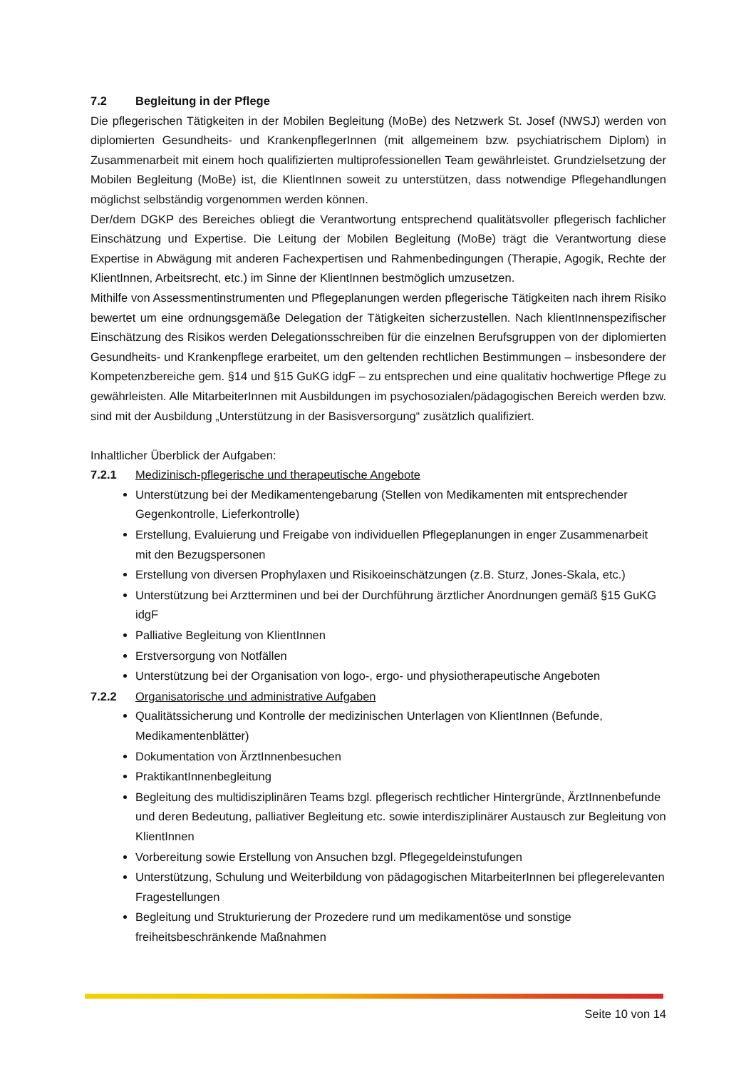7.2 Begleitung in der Pflege
Die pflegerischen Tätigkeiten in der Mobilen Begleitung (MoBe) des Netzwerk St. Josef (NWSJ) werden von diplomierten Gesundheits- und KrankenpflegerInnen (mit allgemeinem bzw. psychiatrischem Diplom) in Zusammenarbeit mit einem hoch qualifizierten multiprofessionellen Team gewährleistet. Grundzielsetzung der Mobilen Begleitung (MoBe) ist, die KlientInnen soweit zu unterstützen, dass notwendige Pflegehandlungen möglichst selbständig vorgenommen werden können.
Der/dem DGKP des Bereiches obliegt die Verantwortung entsprechend qualitätsvoller pflegerisch fachlicher Einschätzung und Expertise. Die Leitung der Mobilen Begleitung (MoBe) trägt die Verantwortung diese Expertise in Abwägung mit anderen Fachexpertisen und Rahmenbedingungen (Therapie, Agogik, Rechte der KlientInnen, Arbeitsrecht, etc.) im Sinne der KlientInnen bestmöglich umzusetzen.
Mithilfe von Assessmentinstrumenten und Pflegeplanungen werden pflegerische Tätigkeiten nach ihrem Risiko bewertet um eine ordnungsgemäße Delegation der Tätigkeiten sicherzustellen. Nach klientInnenspezifischer Einschätzung des Risikos werden Delegationsschreiben für die einzelnen Berufsgruppen von der diplomierten Gesundheits- und Krankenpflege erarbeitet, um den geltenden rechtlichen Bestimmungen – insbesondere der Kompetenzbereiche gem. §14 und §15 GuKG idgF – zu entsprechen und eine qualitativ hochwertige Pflege zu gewährleisten. Alle MitarbeiterInnen mit Ausbildungen im psychosozialen/pädagogischen Bereich werden bzw. sind mit der Ausbildung „Unterstützung in der Basisversorgung“ zusätzlich qualifiziert.
Inhaltlicher Überblick der Aufgaben:
7.2.1 Medizinisch-pflegerische und therapeutische Angebote
Unterstützung bei der Medikamentengebarung (Stellen von Medikamenten mit entsprechender Gegenkontrolle, Lieferkontrolle)
Erstellung, Evaluierung und Freigabe von individuellen Pflegeplanungen in enger Zusammenarbeit mit den Bezugspersonen
Erstellung von diversen Prophylaxen und Risikoeinschätzungen (z.B. Sturz, Jones-Skala, etc.)
Unterstützung bei Arztterminen und bei der Durchführung ärztlicher Anordnungen gemäß §15 GuKG idgF
Palliative Begleitung von KlientInnen
Erstversorgung von Notfällen
Unterstützung bei der Organisation von logo-, ergo- und physiotherapeutische Angeboten
7.2.2 Organisatorische und administrative Aufgaben
Qualitätssicherung und Kontrolle der medizinischen Unterlagen von KlientInnen (Befunde, Medikamentenblätter)
Dokumentation von ÄrztInnenbesuchen
PraktikantInnenbegleitung
Begleitung des multidisziplinären Teams bzgl. pflegerisch rechtlicher Hintergründe, ÄrztInnenbefunde und deren Bedeutung, palliativer Begleitung etc. sowie interdisziplinärer Austausch zur Begleitung von KlientInnen
Vorbereitung sowie Erstellung von Ansuchen bzgl. Pflegegeldeinstufungen
Unterstützung, Schulung und Weiterbildung von pädagogischen MitarbeiterInnen bei pflegerelevanten Fragestellungen
Begleitung und Strukturierung der Prozedere rund um medikamentöse und sonstige freiheitsbeschränkende Maßnahmen
Seite 10 von 14